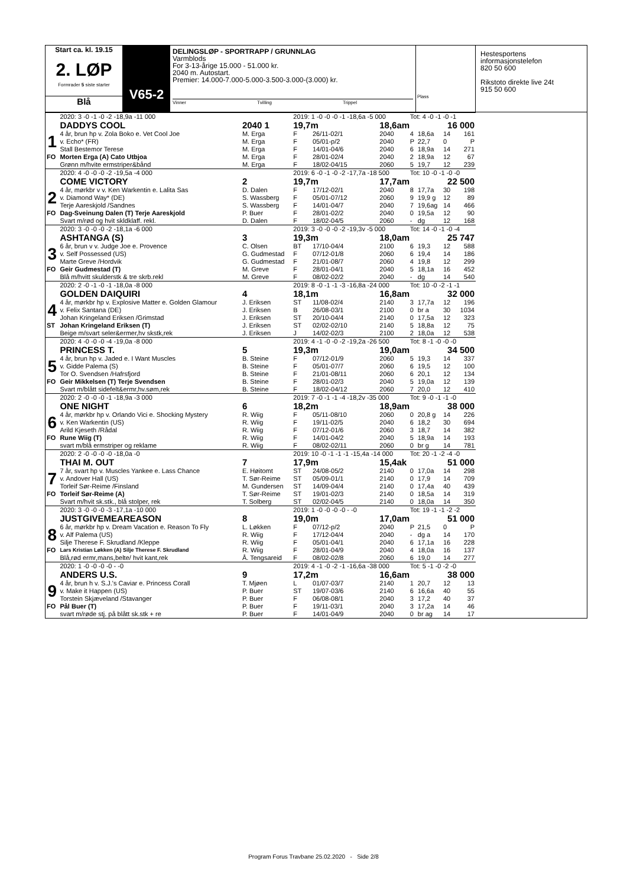Start ca. kl. 19.15
2. LØP
Formrader 5 siste starter
Blå
V65-2
DELINGSLØP - SPORTRAPP / GRUNNLAG
Varmblods
For 3-13-årige 15.000 - 51.000 kr.
2040 m. Autostart.
Premier: 14.000-7.000-5.000-3.500-3.000-(3.000) kr.
Vinner Tvilling Trippel
Plass
Hestesportens informasjonstelefon
820 50 600
Rikstoto direkte live 24t
915 50 600
| | 2020: 3 -0 -1 -0 -2 -18,9a -11 000 | | 2019: 1 -0 -0 -0 -1 -18,6a -5 000 | | | Tot: 4 -0 -1 -0 -1 | | | |
| | DADDYS COOL | 2040 1 | 19,7m | | 18,6am | | | 16 000 | |
| 1 | 4 år, brun hp v. Zola Boko e. Vet Cool Joe | M. Erga | F | 26/11-02/1 | 2040 | 4 | 18,6a | 14 | 161 |
| | v. Echo* (FR) | M. Erga | F | 05/01-p/2 | 2040 | P | 22,7 | 0 | P |
| | Stall Bestemor Terese | M. Erga | F | 14/01-04/6 | 2040 | 6 | 18,9a | 14 | 271 |
| FO | Morten Erga (A) Cato Utbjoa | M. Erga | F | 28/01-02/4 | 2040 | 2 | 18,9a | 12 | 67 |
| | Grønn m/hvite ermstriper&bånd | M. Erga | F | 18/02-04/15 | 2060 | 5 | 19,7 | 12 | 239 |
| | 2020: 4 -0 -0 -0 -2 -19,5a -4 000 | | 2019: 6 -0 -1 -0 -2 -17,7a -18 500 | | | Tot: 10 -0 -1 -0 -0 | | | |
| | COME VICTORY | 2 | 19,7m | | 17,7am | | | 22 500 | |
| 2 | 4 år, mørkbr v v. Ken Warkentin e. Lalita Sas | D. Dalen | F | 17/12-02/1 | 2040 | 8 | 17,7a | 30 | 198 |
| | v. Diamond Way* (DE) | S. Wassberg | F | 05/01-07/12 | 2060 | 9 | 19,9 g | 12 | 89 |
| | Terje Aareskjold /Sandnes | S. Wassberg | F | 14/01-04/7 | 2040 | 7 | 19,6ag | 14 | 466 |
| FO | Dag-Sveinung Dalen (T) Terje Aareskjold | P. Buer | F | 28/01-02/2 | 2040 | 0 | 19,5a | 12 | 90 |
| | Svart m/rød og hvit skldklaff. rekl. | D. Dalen | F | 18/02-04/5 | 2060 | - | dg | 12 | 168 |
| | 2020: 3 -0 -0 -0 -2 -18,1a -6 000 | | 2019: 3 -0 -0 -0 -2 -19,3v -5 000 | | | Tot: 14 -0 -1 -0 -4 | | | |
| | ASHTANGA (S) | 3 | 19,3m | | 18,0am | | | 25 747 | |
| 3 | 6 år, brun v v. Judge Joe e. Provence | C. Olsen | BT | 17/10-04/4 | 2100 | 6 | 19,3 | 12 | 588 |
| | v. Self Possessed (US) | G. Gudmestad | F | 07/12-01/8 | 2060 | 6 | 19,4 | 14 | 186 |
| | Marte Greve /Hordvik | G. Gudmestad | F | 21/01-08/7 | 2060 | 4 | 19,8 | 12 | 299 |
| FO | Geir Gudmestad (T) | M. Greve | F | 28/01-04/1 | 2040 | 5 | 18,1a | 16 | 452 |
| | Blå m/hvitt skulderstk & tre skrb.rekl | M. Greve | F | 08/02-02/2 | 2040 | - | dg | 14 | 540 |
| | 2020: 2 -0 -1 -0 -1 -18,0a -8 000 | | 2019: 8 -0 -1 -1 -3 -16,8a -24 000 | | | Tot: 10 -0 -2 -1 -1 | | | |
| | GOLDEN DAIQUIRI | 4 | 18,1m | | 16,8am | | | 32 000 | |
| 4 | 4 år, mørkbr hp v. Explosive Matter e. Golden Glamour | J. Eriksen | ST | 11/08-02/4 | 2140 | 3 | 17,7a | 12 | 196 |
| | v. Felix Santana (DE) | J. Eriksen | B | 26/08-03/1 | 2100 | 0 | br a | 30 | 1034 |
| | Johan Kringeland Eriksen /Grimstad | J. Eriksen | ST | 20/10-04/4 | 2140 | 0 | 17,5a | 12 | 323 |
| ST | Johan Kringeland Eriksen (T) | J. Eriksen | ST | 02/02-02/10 | 2140 | 5 | 18,8a | 12 | 75 |
| | Beige m/svart seler&ermer,hv skstk,rek | J. Eriksen | J | 14/02-02/3 | 2100 | 2 | 18,0a | 12 | 538 |
| | 2020: 4 -0 -0 -0 -4 -19,0a -8 000 | | 2019: 4 -1 -0 -0 -2 -19,2a -26 500 | | | Tot: 8 -1 -0 -0 -0 | | | |
| | PRINCESS T. | 5 | 19,3m | | 19,0am | | | 34 500 | |
| 5 | 4 år, brun hp v. Jaded e. I Want Muscles | B. Steine | F | 07/12-01/9 | 2060 | 5 | 19,3 | 14 | 337 |
| | v. Gidde Palema (S) | B. Steine | F | 05/01-07/7 | 2060 | 6 | 19,5 | 12 | 100 |
| | Tor O. Svendsen /Hafrsfjord | B. Steine | F | 21/01-08/11 | 2060 | 6 | 20,1 | 12 | 134 |
| FO | Geir Mikkelsen (T) Terje Svendsen | B. Steine | F | 28/01-02/3 | 2040 | 5 | 19,0a | 12 | 139 |
| | Svart m/blått sidefelt&ermr,hv.søm,rek | B. Steine | F | 18/02-04/12 | 2060 | 7 | 20,0 | 12 | 410 |
| | 2020: 2 -0 -0 -0 -1 -18,9a -3 000 | | 2019: 7 -0 -1 -1 -4 -18,2v -35 000 | | | Tot: 9 -0 -1 -1 -0 | | | |
| | ONE NIGHT | 6 | 18,2m | | 18,9am | | | 38 000 | |
| 6 | 4 år, mørkbr hp v. Orlando Vici e. Shocking Mystery | R. Wiig | F | 05/11-08/10 | 2060 | 0 | 20,8 g | 14 | 226 |
| | v. Ken Warkentin (US) | R. Wiig | F | 19/11-02/5 | 2040 | 6 | 18,2 | 30 | 694 |
| | Arild Kjeseth /Rådal | R. Wiig | F | 07/12-01/6 | 2060 | 3 | 18,7 | 14 | 382 |
| FO | Rune Wiig (T) | R. Wiig | F | 14/01-04/2 | 2040 | 5 | 18,9a | 14 | 193 |
| | svart m/blå ermstriper og reklame | R. Wiig | F | 08/02-02/11 | 2060 | 0 | br g | 14 | 781 |
| | 2020: 2 -0 -0 -0 -0 -18,0a -0 | | 2019: 10 -0 -1 -1 -1 -15,4a -14 000 | | | Tot: 20 -1 -2 -4 -0 | | | |
| | THAI M. OUT | 7 | 17,9m | | 15,4ak | | | 51 000 | |
| 7 | 7 år, svart hp v. Muscles Yankee e. Lass Chance | E. Høitomt | ST | 24/08-05/2 | 2140 | 0 | 17,0a | 14 | 298 |
| | v. Andover Hall (US) | T. Sør-Reime | ST | 05/09-01/1 | 2140 | 0 | 17,9 | 14 | 709 |
| | Torleif Sør-Reime /Finsland | M. Gundersen | ST | 14/09-04/4 | 2140 | 0 | 17,4a | 40 | 439 |
| FO | Torleif Sør-Reime (A) | T. Sør-Reime | ST | 19/01-02/3 | 2140 | 0 | 18,5a | 14 | 319 |
| | Svart m/hvit sk.stk., blå stolper, rek | T. Solberg | ST | 02/02-04/5 | 2140 | 0 | 18,0a | 14 | 350 |
| | 2020: 3 -0 -0 -0 -3 -17,1a -10 000 | | 2019: 1 -0 -0 -0 -0 - -0 | | | Tot: 19 -1 -1 -2 -2 | | | |
| | JUSTGIVEMEAREASON | 8 | 19,0m | | 17,0am | | | 51 000 | |
| 8 | 6 år, mørkbr hp v. Dream Vacation e. Reason To Fly | L. Løkken | F | 07/12-p/2 | 2040 | P | 21,5 | 0 | P |
| | v. Alf Palema (US) | R. Wiig | F | 17/12-04/4 | 2040 | - | dg a | 14 | 170 |
| | Silje Therese F. Skrudland /Kleppe | R. Wiig | F | 05/01-04/1 | 2040 | 6 | 17,1a | 16 | 228 |
| FO | Lars Kristian Løkken (A) Silje Therese F. Skrudland | R. Wiig | F | 28/01-04/9 | 2040 | 4 | 18,0a | 16 | 137 |
| | Blå,rød ermr,mans,belte/ hvit kant,rek | Å. Tengsareid | F | 08/02-02/8 | 2060 | 6 | 19,0 | 14 | 277 |
| | 2020: 1 -0 -0 -0 -0 - -0 | | 2019: 4 -1 -0 -2 -1 -16,6a -38 000 | | | Tot: 5 -1 -0 -2 -0 | | | |
| | ANDERS U.S. | 9 | 17,2m | | 16,6am | | | 38 000 | |
| 9 | 4 år, brun h v. S.J.'s Caviar e. Princess Corall | T. Mjøen | L | 01/07-03/7 | 2140 | 1 | 20,7 | 12 | 13 |
| | v. Make it Happen (US) | P. Buer | ST | 19/07-03/6 | 2140 | 6 | 16,6a | 40 | 55 |
| | Torstein Skjæveland /Stavanger | P. Buer | F | 06/08-08/1 | 2040 | 3 | 17,2 | 40 | 37 |
| FO | Pål Buer (T) | P. Buer | F | 19/11-03/1 | 2040 | 3 | 17,2a | 14 | 46 |
| | svart m/røde stj. på blått sk.stk + re | P. Buer | F | 14/01-04/9 | 2040 | 0 | br ag | 14 | 17 |
Program Forus Travbane 25.02.2020 - Side 2/8